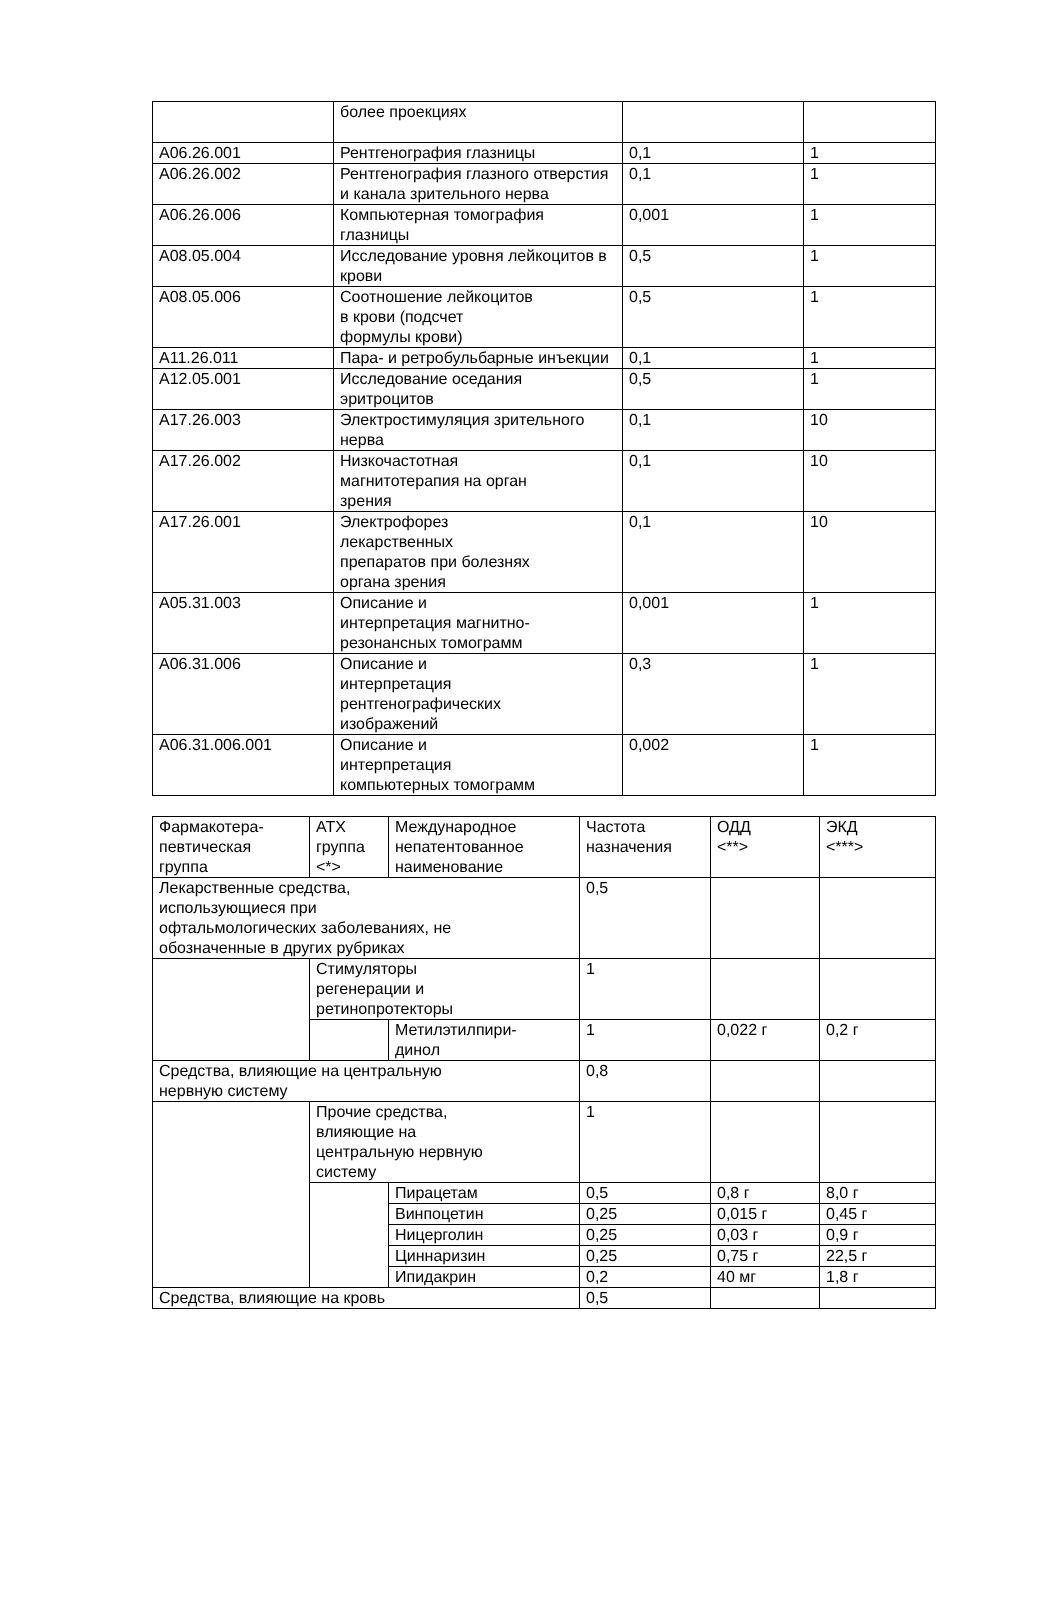| | более проекциях | | |
| A06.26.001 | Рентгенография глазницы | 0,1 | 1 |
| A06.26.002 | Рентгенография глазного отверстия и канала зрительного нерва | 0,1 | 1 |
| A06.26.006 | Компьютерная томография глазницы | 0,001 | 1 |
| A08.05.004 | Исследование уровня лейкоцитов в крови | 0,5 | 1 |
| A08.05.006 | Соотношение лейкоцитов в крови (подсчет формулы крови) | 0,5 | 1 |
| A11.26.011 | Пара- и ретробульбарные инъекции | 0,1 | 1 |
| A12.05.001 | Исследование оседания эритроцитов | 0,5 | 1 |
| A17.26.003 | Электростимуляция зрительного нерва | 0,1 | 10 |
| A17.26.002 | Низкочастотная магнитотерапия на орган зрения | 0,1 | 10 |
| A17.26.001 | Электрофорез лекарственных препаратов при болезнях органа зрения | 0,1 | 10 |
| A05.31.003 | Описание и интерпретация магнитно- резонансных томограмм | 0,001 | 1 |
| A06.31.006 | Описание и интерпретация рентгенографических изображений | 0,3 | 1 |
| A06.31.006.001 | Описание и интерпретация компьютерных томограмм | 0,002 | 1 |
| Фармакотера- певтическая группа | АТХ группа <*> | Международное непатентованное наименование | Частота назначения | ОДД <**> | ЭКД <***> |
| Лекарственные средства, использующиеся при офтальмологических заболеваниях, не обозначенные в других рубриках | | | 0,5 | | |
| | Стимуляторы регенерации и ретинопротекторы | | 1 | | |
| | | Метилэтилпири- динол | 1 | 0,022 г | 0,2 г |
| Средства, влияющие на центральную нервную систему | | | 0,8 | | |
| | Прочие средства, влияющие на центральную нервную систему | | 1 | | |
| | | Пирацетам | 0,5 | 0,8 г | 8,0 г |
| | | Винпоцетин | 0,25 | 0,015 г | 0,45 г |
| | | Ницерголин | 0,25 | 0,03 г | 0,9 г |
| | | Циннаризин | 0,25 | 0,75 г | 22,5 г |
| | | Ипидакрин | 0,2 | 40 мг | 1,8 г |
| Средства, влияющие на кровь | | | 0,5 | | |